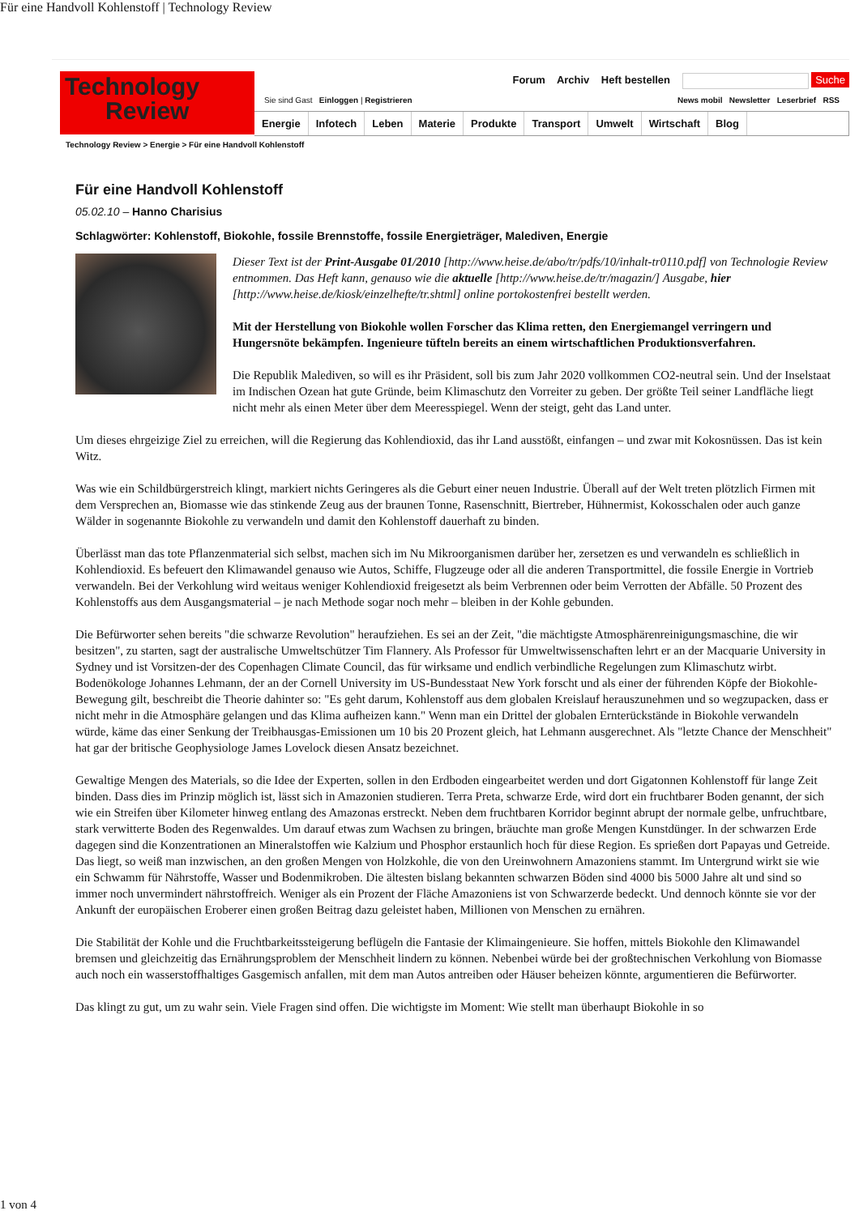Für eine Handvoll Kohlenstoff | Technology Review
Technology
Review
Forum Archiv Heft bestellen Suche
Sie sind Gast Einloggen | Registrieren News mobil Newsletter Leserbrief RSS
Energie Infotech Leben Materie Produkte Transport Umwelt Wirtschaft Blog
Technology Review > Energie > Für eine Handvoll Kohlenstoff
Für eine Handvoll Kohlenstoff
05.02.10 – Hanno Charisius
Schlagwörter: Kohlenstoff, Biokohle, fossile Brennstoffe, fossile Energieträger, Malediven, Energie
Dieser Text ist der Print-Ausgabe 01/2010 [http://www.heise.de/abo/tr/pdfs/10/inhalt-tr0110.pdf] von Technologie Review entnommen. Das Heft kann, genauso wie die aktuelle [http://www.heise.de/tr/magazin/] Ausgabe, hier [http://www.heise.de/kiosk/einzelhefte/tr.shtml] online portokostenfrei bestellt werden.
Mit der Herstellung von Biokohle wollen Forscher das Klima retten, den Energiemangel verringern und Hungersnöte bekämpfen. Ingenieure tüfteln bereits an einem wirtschaftlichen Produktionsverfahren.
Die Republik Malediven, so will es ihr Präsident, soll bis zum Jahr 2020 vollkommen CO2-neutral sein. Und der Inselstaat im Indischen Ozean hat gute Gründe, beim Klimaschutz den Vorreiter zu geben. Der größte Teil seiner Landfläche liegt nicht mehr als einen Meter über dem Meeresspiegel. Wenn der steigt, geht das Land unter.
Um dieses ehrgeizige Ziel zu erreichen, will die Regierung das Kohlendioxid, das ihr Land ausstößt, einfangen – und zwar mit Kokosnüssen. Das ist kein Witz.
Was wie ein Schildbürgerstreich klingt, markiert nichts Geringeres als die Geburt einer neuen Industrie. Überall auf der Welt treten plötzlich Firmen mit dem Versprechen an, Biomasse wie das stinkende Zeug aus der braunen Tonne, Rasenschnitt, Biertreber, Hühnermist, Kokosschalen oder auch ganze Wälder in sogenannte Biokohle zu verwandeln und damit den Kohlenstoff dauerhaft zu binden.
Überlässt man das tote Pflanzenmaterial sich selbst, machen sich im Nu Mikroorganismen darüber her, zersetzen es und verwandeln es schließlich in Kohlendioxid. Es befeuert den Klimawandel genauso wie Autos, Schiffe, Flugzeuge oder all die anderen Transportmittel, die fossile Energie in Vortrieb verwandeln. Bei der Verkohlung wird weitaus weniger Kohlendioxid freigesetzt als beim Verbrennen oder beim Verrotten der Abfälle. 50 Prozent des Kohlenstoffs aus dem Ausgangsmaterial – je nach Methode sogar noch mehr – bleiben in der Kohle gebunden.
Die Befürworter sehen bereits "die schwarze Revolution" heraufziehen. Es sei an der Zeit, "die mächtigste Atmosphärenreinigungsmaschine, die wir besitzen", zu starten, sagt der australische Umweltschützer Tim Flannery. Als Professor für Umweltwissenschaften lehrt er an der Macquarie University in Sydney und ist Vorsitzen-der des Copenhagen Climate Council, das für wirksame und endlich verbindliche Regelungen zum Klimaschutz wirbt. Bodenökologe Johannes Lehmann, der an der Cornell University im US-Bundesstaat New York forscht und als einer der führenden Köpfe der Biokohle-Bewegung gilt, beschreibt die Theorie dahinter so: "Es geht darum, Kohlenstoff aus dem globalen Kreislauf herauszunehmen und so wegzupacken, dass er nicht mehr in die Atmosphäre gelangen und das Klima aufheizen kann." Wenn man ein Drittel der globalen Ernterückstände in Biokohle verwandeln würde, käme das einer Senkung der Treibhausgas-Emissionen um 10 bis 20 Prozent gleich, hat Lehmann ausgerechnet. Als "letzte Chance der Menschheit" hat gar der britische Geophysiologe James Lovelock diesen Ansatz bezeichnet.
Gewaltige Mengen des Materials, so die Idee der Experten, sollen in den Erdboden eingearbeitet werden und dort Gigatonnen Kohlenstoff für lange Zeit binden. Dass dies im Prinzip möglich ist, lässt sich in Amazonien studieren. Terra Preta, schwarze Erde, wird dort ein fruchtbarer Boden genannt, der sich wie ein Streifen über Kilometer hinweg entlang des Amazonas erstreckt. Neben dem fruchtbaren Korridor beginnt abrupt der normale gelbe, unfruchtbare, stark verwitterte Boden des Regenwaldes. Um darauf etwas zum Wachsen zu bringen, bräuchte man große Mengen Kunstdünger. In der schwarzen Erde dagegen sind die Konzentrationen an Mineralstoffen wie Kalzium und Phosphor erstaunlich hoch für diese Region. Es sprießen dort Papayas und Getreide. Das liegt, so weiß man inzwischen, an den großen Mengen von Holzkohle, die von den Ureinwohnern Amazoniens stammt. Im Untergrund wirkt sie wie ein Schwamm für Nährstoffe, Wasser und Bodenmikroben. Die ältesten bislang bekannten schwarzen Böden sind 4000 bis 5000 Jahre alt und sind so immer noch unvermindert nährstoffreich. Weniger als ein Prozent der Fläche Amazoniens ist von Schwarzerde bedeckt. Und dennoch könnte sie vor der Ankunft der europäischen Eroberer einen großen Beitrag dazu geleistet haben, Millionen von Menschen zu ernähren.
Die Stabilität der Kohle und die Fruchtbarkeitssteigerung beflügeln die Fantasie der Klimaingenieure. Sie hoffen, mittels Biokohle den Klimawandel bremsen und gleichzeitig das Ernährungsproblem der Menschheit lindern zu können. Nebenbei würde bei der großtechnischen Verkohlung von Biomasse auch noch ein wasserstoffhaltiges Gasgemisch anfallen, mit dem man Autos antreiben oder Häuser beheizen könnte, argumentieren die Befürworter.
Das klingt zu gut, um zu wahr sein. Viele Fragen sind offen. Die wichtigste im Moment: Wie stellt man überhaupt Biokohle in so
1 von 4